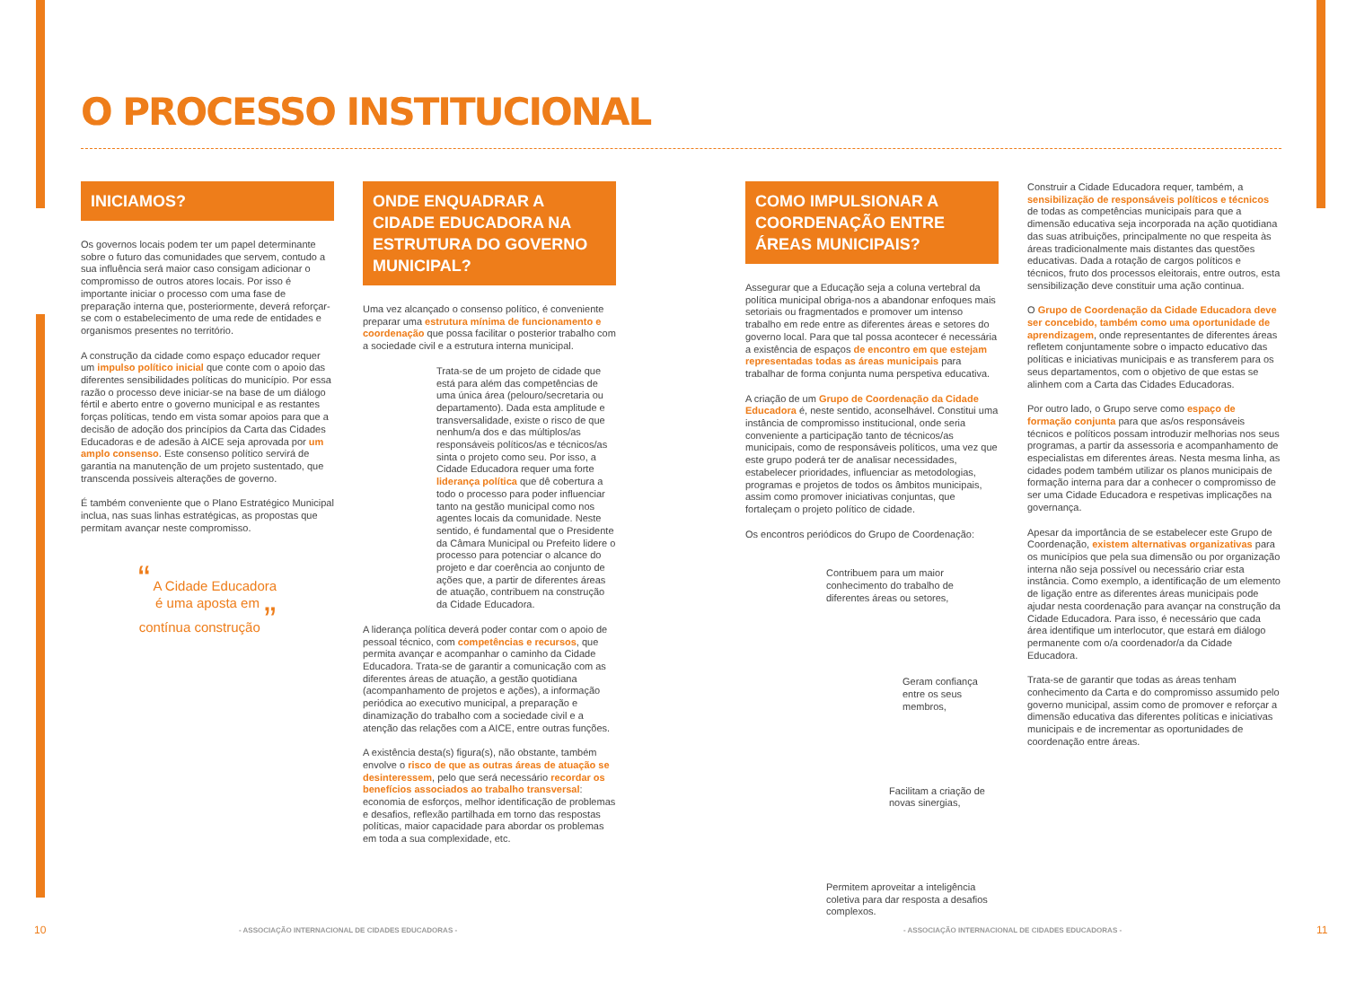O PROCESSO INSTITUCIONAL
INICIAMOS?
Os governos locais podem ter um papel determinante sobre o futuro das comunidades que servem, contudo a sua influência será maior caso consigam adicionar o compromisso de outros atores locais. Por isso é importante iniciar o processo com uma fase de preparação interna que, posteriormente, deverá reforçar-se com o estabelecimento de uma rede de entidades e organismos presentes no território.
A construção da cidade como espaço educador requer um impulso político inicial que conte com o apoio das diferentes sensibilidades políticas do município. Por essa razão o processo deve iniciar-se na base de um diálogo fértil e aberto entre o governo municipal e as restantes forças políticas, tendo em vista somar apoios para que a decisão de adoção dos princípios da Carta das Cidades Educadoras e de adesão à AICE seja aprovada por um amplo consenso. Este consenso político servirá de garantia na manutenção de um projeto sustentado, que transcenda possíveis alterações de governo.
É também conveniente que o Plano Estratégico Municipal inclua, nas suas linhas estratégicas, as propostas que permitam avançar neste compromisso.
“ A Cidade Educadora
é uma aposta em
contínua construção ”
ONDE ENQUADRAR A CIDADE EDUCADORA NA ESTRUTURA DO GOVERNO MUNICIPAL?
Uma vez alcançado o consenso político, é conveniente preparar uma estrutura mínima de funcionamento e coordenação que possa facilitar o posterior trabalho com a sociedade civil e a estrutura interna municipal.
Trata-se de um projeto de cidade que está para além das competências de uma única área (pelouro/secretaria ou departamento). Dada esta amplitude e transversalidade, existe o risco de que nenhum/a dos e das múltiplos/as responsáveis políticos/as e técnicos/as sinta o projeto como seu. Por isso, a Cidade Educadora requer uma forte liderança política que dê cobertura a todo o processo para poder influenciar tanto na gestão municipal como nos agentes locais da comunidade. Neste sentido, é fundamental que o Presidente da Câmara Municipal ou Prefeito lidere o processo para potenciar o alcance do projeto e dar coerência ao conjunto de ações que, a partir de diferentes áreas de atuação, contribuem na construção da Cidade Educadora.
A liderança política deverá poder contar com o apoio de pessoal técnico, com competências e recursos, que permita avançar e acompanhar o caminho da Cidade Educadora. Trata-se de garantir a comunicação com as diferentes áreas de atuação, a gestão quotidiana (acompanhamento de projetos e ações), a informação periódica ao executivo municipal, a preparação e dinamização do trabalho com a sociedade civil e a atenção das relações com a AICE, entre outras funções.
A existência desta(s) figura(s), não obstante, também envolve o risco de que as outras áreas de atuação se desinteressem, pelo que será necessário recordar os benefícios associados ao trabalho transversal: economia de esforços, melhor identificação de problemas e desafios, reflexão partilhada em torno das respostas políticas, maior capacidade para abordar os problemas em toda a sua complexidade, etc.
COMO IMPULSIONAR A COORDENAÇÃO ENTRE ÁREAS MUNICIPAIS?
Assegurar que a Educação seja a coluna vertebral da política municipal obriga-nos a abandonar enfoques mais setoriais ou fragmentados e promover um intenso trabalho em rede entre as diferentes áreas e setores do governo local. Para que tal possa acontecer é necessária a existência de espaços de encontro em que estejam representadas todas as áreas municipais para trabalhar de forma conjunta numa perspetiva educativa.
A criação de um Grupo de Coordenação da Cidade Educadora é, neste sentido, aconselhável. Constitui uma instância de compromisso institucional, onde seria conveniente a participação tanto de técnicos/as municipais, como de responsáveis políticos, uma vez que este grupo poderá ter de analisar necessidades, estabelecer prioridades, influenciar as metodologias, programas e projetos de todos os âmbitos municipais, assim como promover iniciativas conjuntas, que fortaleçam o projeto político de cidade.
Os encontros periódicos do Grupo de Coordenação:
Contribuem para um maior conhecimento do trabalho de diferentes áreas ou setores,
Geram confiança entre os seus membros,
Facilitam a criação de novas sinergias,
Permitem aproveitar a inteligência coletiva para dar resposta a desafios complexos.
Construir a Cidade Educadora requer, também, a sensibilização de responsáveis políticos e técnicos de todas as competências municipais para que a dimensão educativa seja incorporada na ação quotidiana das suas atribuições, principalmente no que respeita às áreas tradicionalmente mais distantes das questões educativas. Dada a rotação de cargos políticos e técnicos, fruto dos processos eleitorais, entre outros, esta sensibilização deve constituir uma ação continua.
O Grupo de Coordenação da Cidade Educadora deve ser concebido, também como uma oportunidade de aprendizagem, onde representantes de diferentes áreas refletem conjuntamente sobre o impacto educativo das políticas e iniciativas municipais e as transferem para os seus departamentos, com o objetivo de que estas se alinhem com a Carta das Cidades Educadoras.
Por outro lado, o Grupo serve como espaço de formação conjunta para que as/os responsáveis técnicos e políticos possam introduzir melhorias nos seus programas, a partir da assessoria e acompanhamento de especialistas em diferentes áreas. Nesta mesma linha, as cidades podem também utilizar os planos municipais de formação interna para dar a conhecer o compromisso de ser uma Cidade Educadora e respetivas implicações na governança.
Apesar da importância de se estabelecer este Grupo de Coordenação, existem alternativas organizativas para os municípios que pela sua dimensão ou por organização interna não seja possível ou necessário criar esta instância. Como exemplo, a identificação de um elemento de ligação entre as diferentes áreas municipais pode ajudar nesta coordenação para avançar na construção da Cidade Educadora. Para isso, é necessário que cada área identifique um interlocutor, que estará em diálogo permanente com o/a coordenador/a da Cidade Educadora.
Trata-se de garantir que todas as áreas tenham conhecimento da Carta e do compromisso assumido pelo governo municipal, assim como de promover e reforçar a dimensão educativa das diferentes políticas e iniciativas municipais e de incrementar as oportunidades de coordenação entre áreas.
10
- ASSOCIAÇÃO INTERNACIONAL DE CIDADES EDUCADORAS -
- ASSOCIAÇÃO INTERNACIONAL DE CIDADES EDUCADORAS -
11